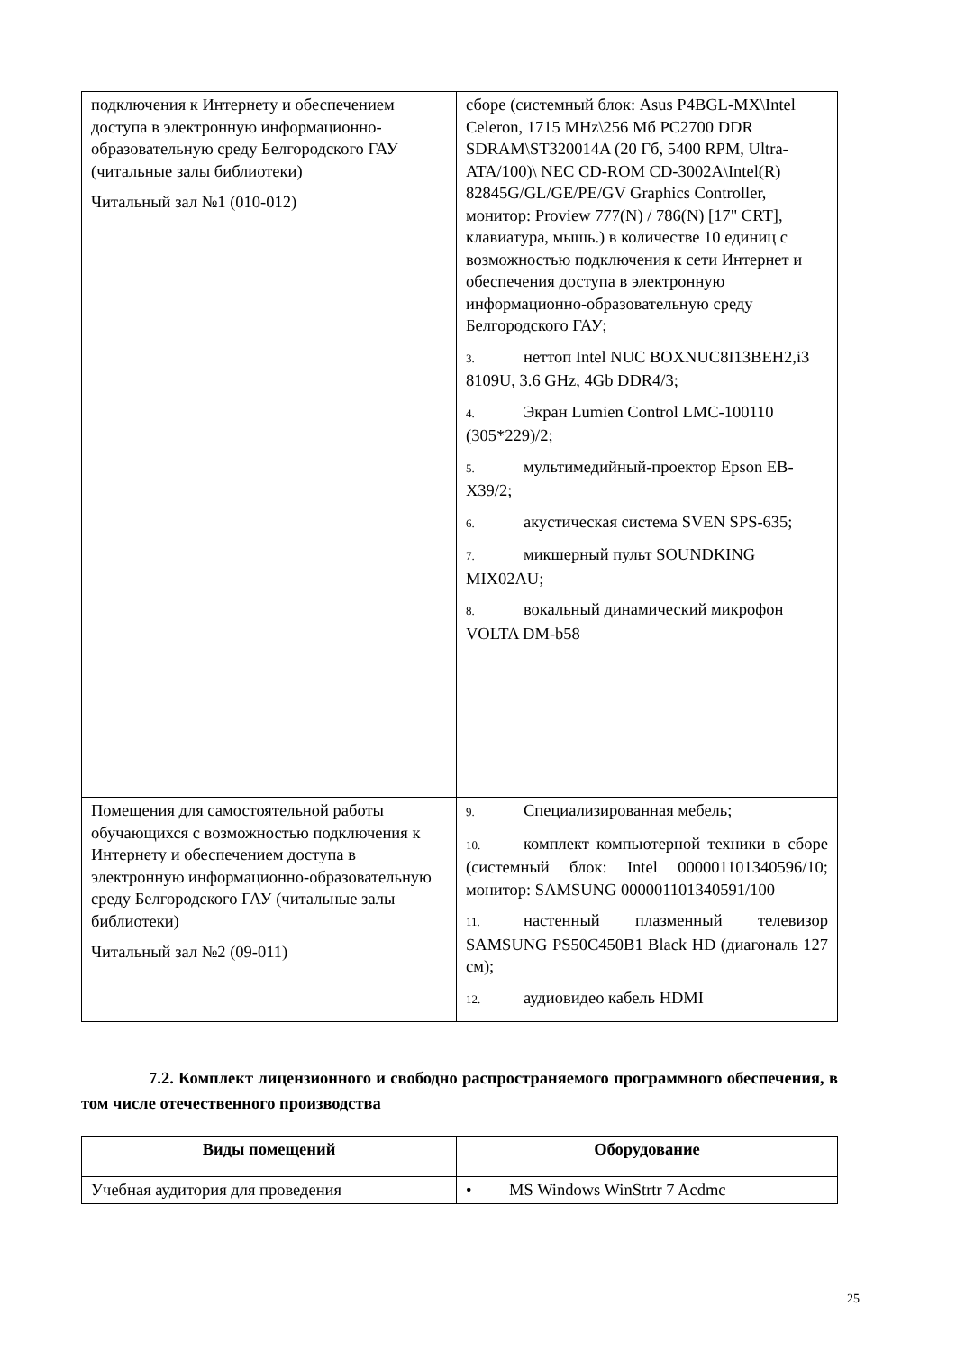| подключения к Интернету и обеспечением доступа в электронную информационно-образовательную среду Белгородского ГАУ (читальные залы библиотеки) Читальный зал №1 (010-012) | сборе (системный блок: Asus P4BGL-MX\Intel Celeron, 1715 MHz\256 Мб PC2700 DDR SDRAM\ST320014A (20 Гб, 5400 RPM, Ultra-ATA/100)\ NEC CD-ROM CD-3002A\Intel(R) 82845G/GL/GE/PE/GV Graphics Controller, монитор: Proview 777(N) / 786(N) [17" CRT], клавиатура, мышь.) в количестве 10 единиц с возможностью подключения к сети Интернет и обеспечения доступа в электронную информационно-образовательную среду Белгородского ГАУ; 3. неттоп Intel NUC BOXNUC8I13BEH2,i3 8109U, 3.6 GHz, 4Gb DDR4/3; 4. Экран Lumien Control LMC-100110 (305*229)/2; 5. мультимедийный-проектор Epson EB-X39/2; 6. акустическая система SVEN SPS-635; 7. микшерный пульт SOUNDKING MIX02AU; 8. вокальный динамический микрофон VOLTA DM-b58 |
| Помещения для самостоятельной работы обучающихся с возможностью подключения к Интернету и обеспечением доступа в электронную информационно-образовательную среду Белгородского ГАУ (читальные залы библиотеки) Читальный зал №2 (09-011) | 9. Специализированная мебель; 10. комплект компьютерной техники в сборе (системный блок: Intel 000001101340596/10; монитор: SAMSUNG 000001101340591/100 11. настенный плазменный телевизор SAMSUNG PS50C450B1 Black HD (диагональ 127 см); 12. аудиовидео кабель HDMI |
7.2. Комплект лицензионного и свободно распространяемого программного обеспечения, в том числе отечественного производства
| Виды помещений | Оборудование |
| --- | --- |
| Учебная аудитория для проведения | • MS Windows WinStrtr 7 Acdmc |
25